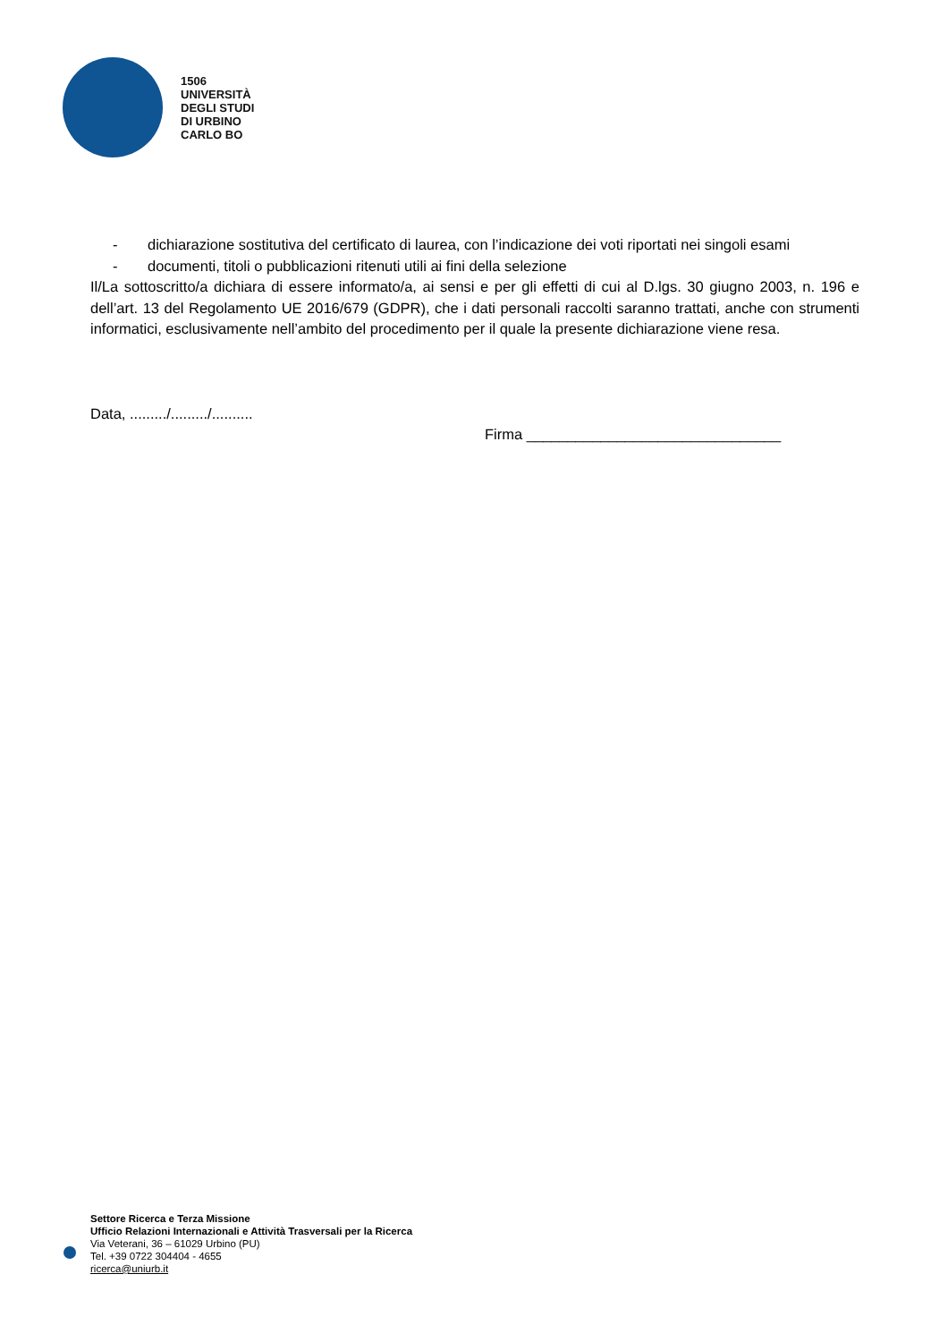1506
UNIVERSITÀ
DEGLI STUDI
DI URBINO
CARLO BO
- dichiarazione sostitutiva del certificato di laurea, con l’indicazione dei voti riportati nei singoli esami
- documenti, titoli o pubblicazioni ritenuti utili ai fini della selezione
Il/La sottoscritto/a dichiara di essere informato/a, ai sensi e per gli effetti di cui al D.lgs. 30 giugno 2003, n. 196 e dell’art. 13 del Regolamento UE 2016/679 (GDPR), che i dati personali raccolti saranno trattati, anche con strumenti informatici, esclusivamente nell’ambito del procedimento per il quale la presente dichiarazione viene resa.
Data, ........./........./..........
Firma _______________________________
Settore Ricerca e Terza Missione
Ufficio Relazioni Internazionali e Attività Trasversali per la Ricerca
Via Veterani, 36 – 61029 Urbino (PU)
Tel. +39 0722 304404 - 4655
ricerca@uniurb.it